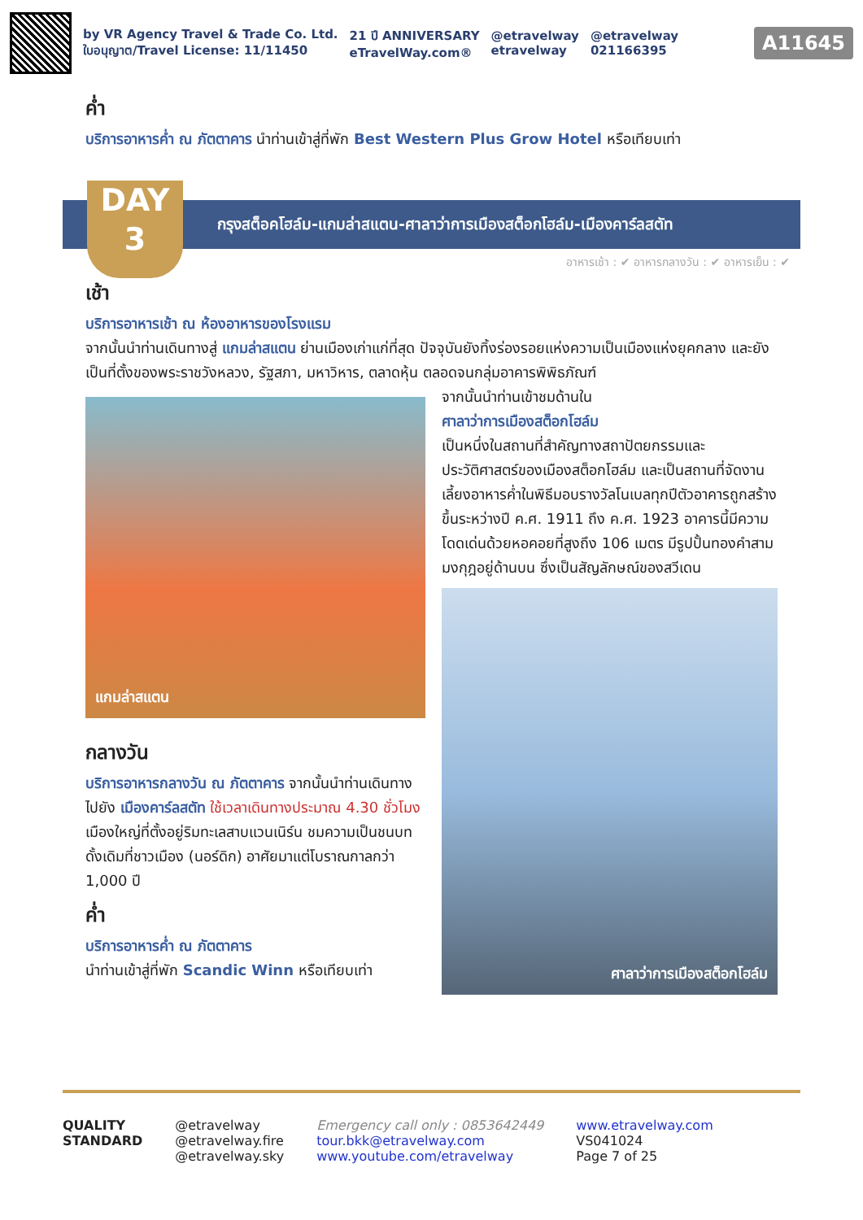by VR Agency Travel & Trade Co. Ltd.
ใบอนุญาต/Travel License: 11/11450
21 ปี ANNIVERSARY
eTravelWay.com®
@etravelway
etravelway
@etravelway
021166395
A11645
ค่ำ
บริการอาหารค่ำ ณ ภัตตาคาร นำท่านเข้าสู่ที่พัก Best Western Plus Grow Hotel หรือเทียบเท่า
DAY
3
กรุงสต็อคโฮล์ม-แกมล่าสแตน-ศาลาว่าการเมืองสต็อกโฮล์ม-เมืองคาร์ลสตัท
อาหารเช้า : ✔ อาหารกลางวัน : ✔ อาหารเย็น : ✔
เช้า
บริการอาหารเช้า ณ ห้องอาหารของโรงแรม
จากนั้นนำท่านเดินทางสู่ แกมล่าสแตน ย่านเมืองเก่าแก่ที่สุด ปัจจุบันยังทิ้งร่องรอยแห่งความเป็นเมืองแห่งยุคกลาง และยังเป็นที่ตั้งของพระราชวังหลวง, รัฐสภา, มหาวิหาร, ตลาดหุ้น ตลอดจนกลุ่มอาคารพิพิธภัณฑ์
แกมล่าสแตน
กลางวัน
บริการอาหารกลางวัน ณ ภัตตาคาร จากนั้นนำท่านเดินทางไปยัง เมืองคาร์ลสตัท ใช้เวลาเดินทางประมาณ 4.30 ชั่วโมง เมืองใหญ่ที่ตั้งอยู่ริมทะเลสาบแวนเนิร์น ชมความเป็นชนบทดั้งเดิมที่ชาวเมือง (นอร์ดิก) อาศัยมาแต่โบราณกาลกว่า 1,000 ปี
ค่ำ
บริการอาหารค่ำ ณ ภัตตาคาร
นำท่านเข้าสู่ที่พัก Scandic Winn หรือเทียบเท่า
จากนั้นนำท่านเข้าชมด้านใน
ศาลาว่าการเมืองสต็อกโฮล์ม
เป็นหนึ่งในสถานที่สำคัญทางสถาปัตยกรรมและประวัติศาสตร์ของเมืองสต็อกโฮล์ม และเป็นสถานที่จัดงานเลี้ยงอาหารค่ำในพิธีมอบรางวัลโนเบลทุกปีตัวอาคารถูกสร้างขึ้นระหว่างปี ค.ศ. 1911 ถึง ค.ศ. 1923 อาคารนี้มีความโดดเด่นด้วยหอคอยที่สูงถึง 106 เมตร มีรูปปั้นทองคำสามมงกุฎอยู่ด้านบน ซึ่งเป็นสัญลักษณ์ของสวีเดน
ศาลาว่าการเมืองสต็อกโฮล์ม
QUALITY
STANDARD
@etravelway
@etravelway.fire
@etravelway.sky
Emergency call only : 0853642449
tour.bkk@etravelway.com
www.youtube.com/etravelway
www.etravelway.com
VS041024
Page 7 of 25